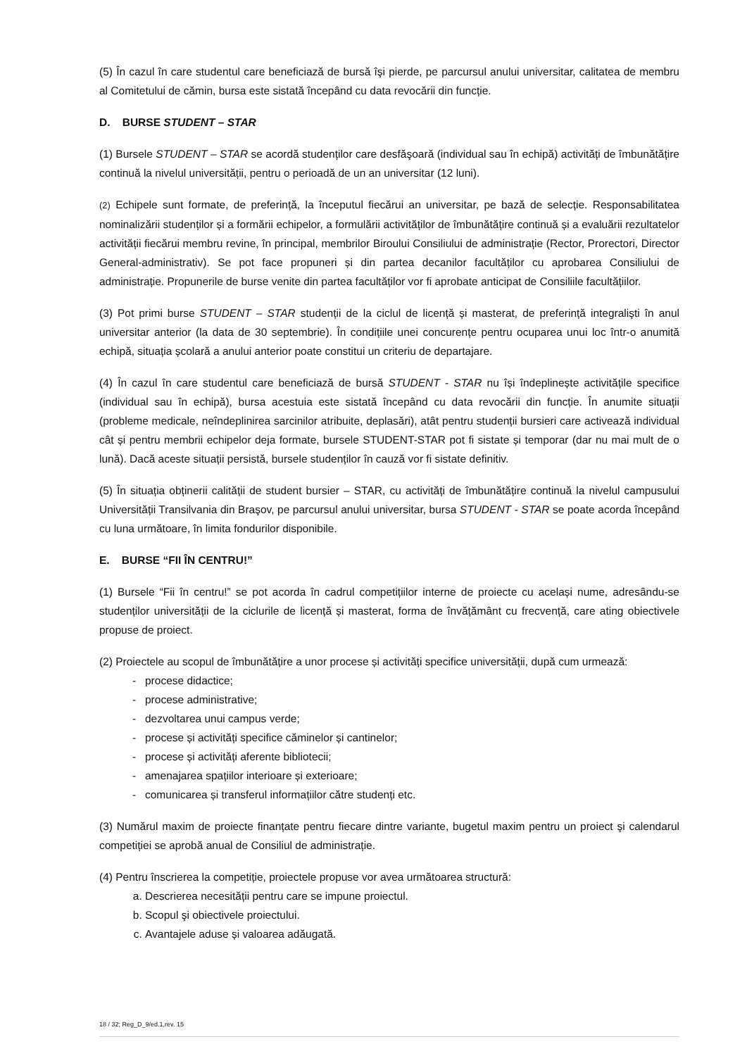(5) În cazul în care studentul care beneficiază de bursă îşi pierde, pe parcursul anului universitar, calitatea de membru al Comitetului de cămin, bursa este sistată începând cu data revocării din funcție.
D. BURSE STUDENT – STAR
(1) Bursele STUDENT – STAR se acordă studenților care desfăşoară (individual sau în echipă) activități de îmbunătățire continuă la nivelul universității, pentru o perioadă de un an universitar (12 luni).
(2) Echipele sunt formate, de preferință, la începutul fiecărui an universitar, pe bază de selecție. Responsabilitatea nominalizării studenților și a formării echipelor, a formulării activităților de îmbunătățire continuă și a evaluării rezultatelor activității fiecărui membru revine, în principal, membrilor Biroului Consiliului de administrație (Rector, Prorectori, Director General-administrativ). Se pot face propuneri și din partea decanilor facultăților cu aprobarea Consiliului de administrație. Propunerile de burse venite din partea facultăților vor fi aprobate anticipat de Consiliile facultățiilor.
(3) Pot primi burse STUDENT – STAR studenții de la ciclul de licență și masterat, de preferință integralişti în anul universitar anterior (la data de 30 septembrie). În condițiile unei concurențe pentru ocuparea unui loc într-o anumită echipă, situația școlară a anului anterior poate constitui un criteriu de departajare.
(4) În cazul în care studentul care beneficiază de bursă STUDENT - STAR nu își îndeplinește activitățile specifice (individual sau în echipă), bursa acestuia este sistată începând cu data revocării din funcție. În anumite situații (probleme medicale, neîndeplinirea sarcinilor atribuite, deplasări), atât pentru studenții bursieri care activează individual cât și pentru membrii echipelor deja formate, bursele STUDENT-STAR pot fi sistate și temporar (dar nu mai mult de o lună). Dacă aceste situații persistă, bursele studenților în cauză vor fi sistate definitiv.
(5) În situația obținerii calității de student bursier – STAR, cu activități de îmbunătățire continuă la nivelul campusului Universității Transilvania din Braşov, pe parcursul anului universitar, bursa STUDENT - STAR se poate acorda începând cu luna următoare, în limita fondurilor disponibile.
E. BURSE “FII ÎN CENTRU!”
(1) Bursele “Fii în centru!” se pot acorda în cadrul competițiilor interne de proiecte cu același nume, adresându-se studenților universității de la ciclurile de licență și masterat, forma de învățământ cu frecvență, care ating obiectivele propuse de proiect.
(2) Proiectele au scopul de îmbunătățire a unor procese și activități specifice universității, după cum urmează:
procese didactice;
procese administrative;
dezvoltarea unui campus verde;
procese și activități specifice căminelor și cantinelor;
procese și activități aferente bibliotecii;
amenajarea spațiilor interioare și exterioare;
comunicarea și transferul informațiilor către studenți etc.
(3) Numărul maxim de proiecte finanțate pentru fiecare dintre variante, bugetul maxim pentru un proiect şi calendarul competiției se aprobă anual de Consiliul de administrație.
(4) Pentru înscrierea la competiție, proiectele propuse vor avea următoarea structură:
a. Descrierea necesității pentru care se impune proiectul.
b. Scopul şi obiectivele proiectului.
c. Avantajele aduse și valoarea adăugată.
18 / 32; Reg_D_9/ed.1,rev. 15